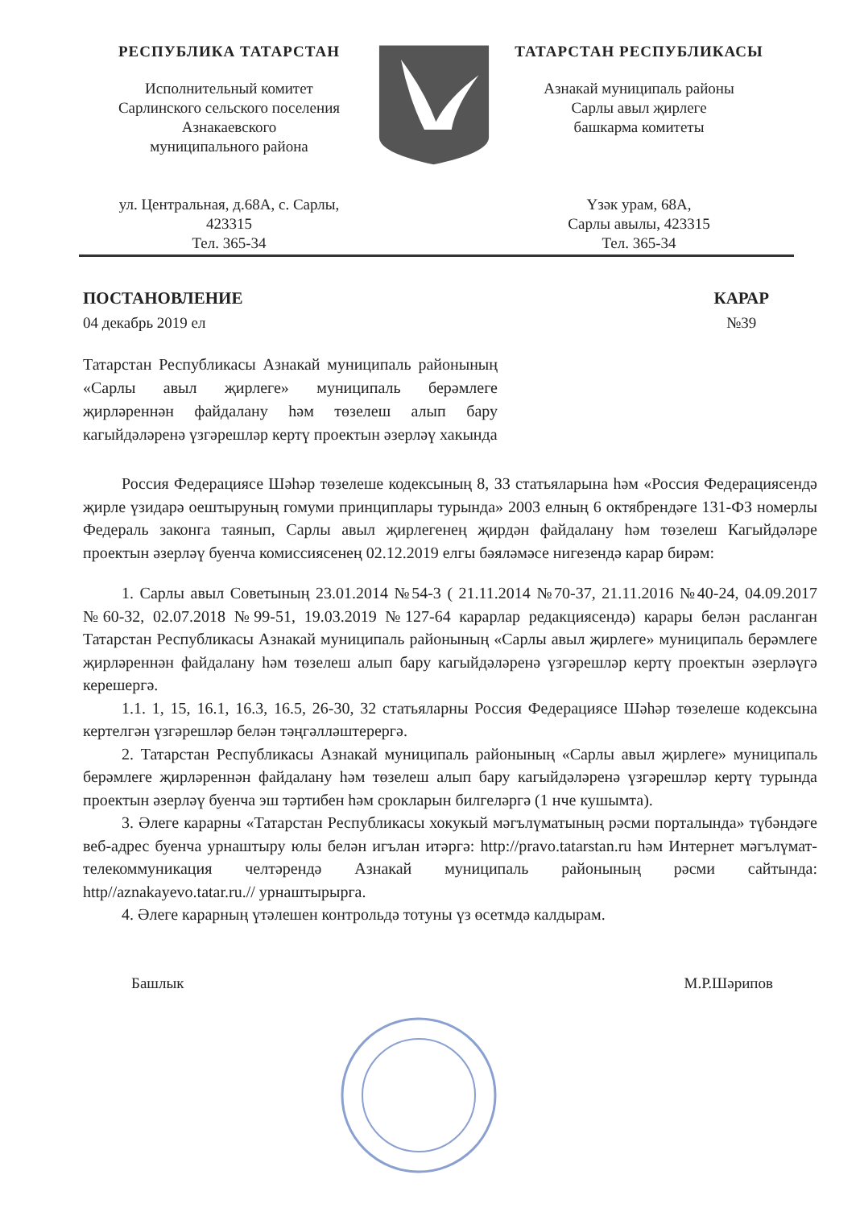РЕСПУБЛИКА ТАТАРСТАН
Исполнительный комитет
Сарлинского сельского поселения
Азнакаевского
муниципального района
ул. Центральная, д.68А, с. Сарлы,
423315
Тел. 365-34
ТАТАРСТАН РЕСПУБЛИКАСЫ
Азнакай муниципаль районы
Сарлы авыл җирлеге
башкарма комитеты
Үзәк урам, 68А,
Сарлы авылы, 423315
Тел. 365-34
ПОСТАНОВЛЕНИЕ
04 декабрь 2019 ел
КАРАР
№39
Татарстан Республикасы Азнакай муниципаль районының «Сарлы авыл җирлеге» муниципаль берәмлеге җирләреннән файдалану һәм төзелеш алып бару кагыйдәләренә үзгәрешләр кертү проектын әзерләү хакында
Россия Федерациясе Шәһәр төзелеше кодексының 8, 33 статьяларына һәм «Россия Федерациясендә җирле үзидарә оештыруның гомуми принциплары турында» 2003 елның 6 октябрендәге 131-ФЗ номерлы Федераль законга таянып, Сарлы авыл җирлегенең җирдән файдалану һәм төзелеш Кагыйдәләре проектын әзерләү буенча комиссиясенең 02.12.2019 елгы бәяләмәсе нигезендә карар бирәм:
1. Сарлы авыл Советының 23.01.2014 №54-3 ( 21.11.2014 №70-37, 21.11.2016 №40-24, 04.09.2017 №60-32, 02.07.2018 №99-51, 19.03.2019 №127-64 карарлар редакциясендә) карары белән расланган Татарстан Республикасы Азнакай муниципаль районының «Сарлы авыл җирлеге» муниципаль берәмлеге җирләреннән файдалану һәм төзелеш алып бару кагыйдәләренә үзгәрешләр кертү проектын әзерләүгә керешергә.
1.1. 1, 15, 16.1, 16.3, 16.5, 26-30, 32 статьяларны Россия Федерациясе Шәһәр төзелеше кодексына кертелгән үзгәрешләр белән тәңгәлләштерергә.
2. Татарстан Республикасы Азнакай муниципаль районының «Сарлы авыл җирлеге» муниципаль берәмлеге җирләреннән файдалану һәм төзелеш алып бару кагыйдәләренә үзгәрешләр кертү турында проектын әзерләү буенча эш тәртибен һәм срокларын билгеләргә (1 нче кушымта).
3. Әлеге карарны «Татарстан Республикасы хокукый мәгълүматының рәсми порталында» түбәндәге веб-адрес буенча урнаштыру юлы белән игълан итәргә: http://pravo.tatarstan.ru һәм Интернет мәгълүмат-телекоммуникация челтәрендә Азнакай муниципаль районының рәсми сайтында: http//aznakayevo.tatar.ru.// урнаштырырга.
4. Әлеге карарның үтәлешен контрольдә тотуны үз өсетмдә калдырам.
Башлык М.Р.Шәрипов